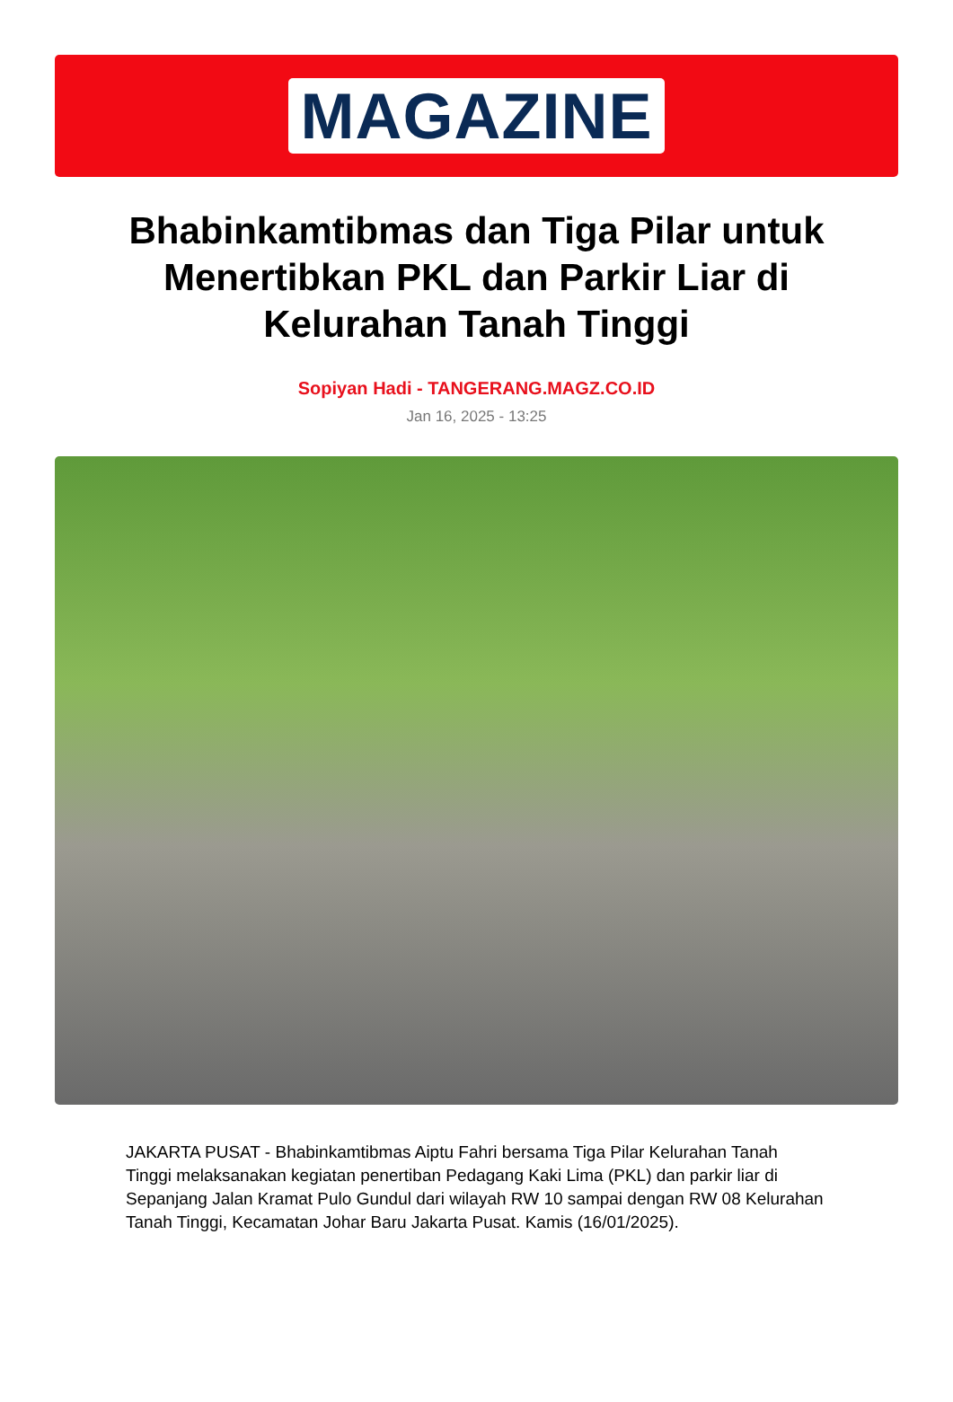MAGAZINE
Bhabinkamtibmas dan Tiga Pilar untuk Menertibkan PKL dan Parkir Liar di Kelurahan Tanah Tinggi
Sopiyan Hadi - TANGERANG.MAGZ.CO.ID
Jan 16, 2025 - 13:25
JAKARTA PUSAT - Bhabinkamtibmas Aiptu Fahri bersama Tiga Pilar Kelurahan Tanah Tinggi melaksanakan kegiatan penertiban Pedagang Kaki Lima (PKL) dan parkir liar di Sepanjang Jalan Kramat Pulo Gundul dari wilayah RW 10 sampai dengan RW 08 Kelurahan Tanah Tinggi, Kecamatan Johar Baru Jakarta Pusat. Kamis (16/01/2025).